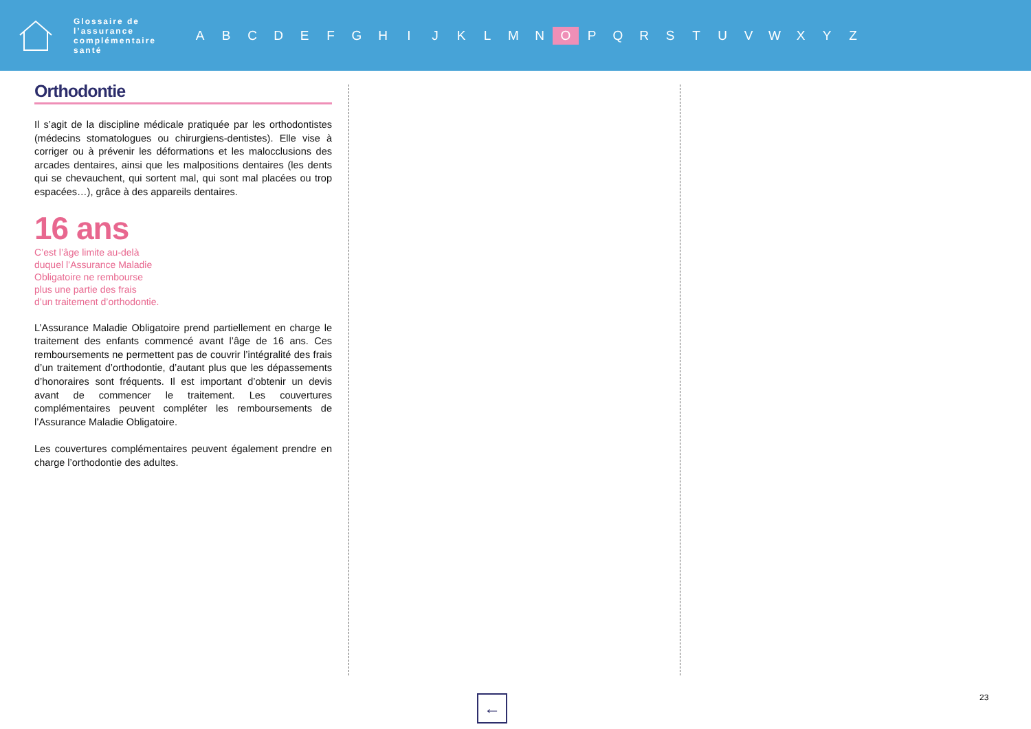Glossaire de l’assurance complémentaire santé
A B C D E F G H I J K L M N O P Q R S T U V W X Y Z
Orthodontie
Il s’agit de la discipline médicale pratiquée par les orthodontistes (médecins stomatologues ou chirurgiens-dentistes). Elle vise à corriger ou à prévenir les déformations et les malocclusions des arcades dentaires, ainsi que les malpositions dentaires (les dents qui se chevauchent, qui sortent mal, qui sont mal placées ou trop espacées…), grâce à des appareils dentaires.
16 ans
C’est l’âge limite au-delà
duquel l’Assurance Maladie
Obligatoire ne rembourse
plus une partie des frais
d’un traitement d’orthodontie.
L’Assurance Maladie Obligatoire prend partiellement en charge le traitement des enfants commencé avant l’âge de 16 ans. Ces remboursements ne permettent pas de couvrir l’intégralité des frais d’un traitement d’orthodontie, d’autant plus que les dépassements d’honoraires sont fréquents. Il est important d’obtenir un devis avant de commencer le traitement. Les couvertures complémentaires peuvent compléter les remboursements de l’Assurance Maladie Obligatoire.
Les couvertures complémentaires peuvent également prendre en charge l’orthodontie des adultes.
← 23